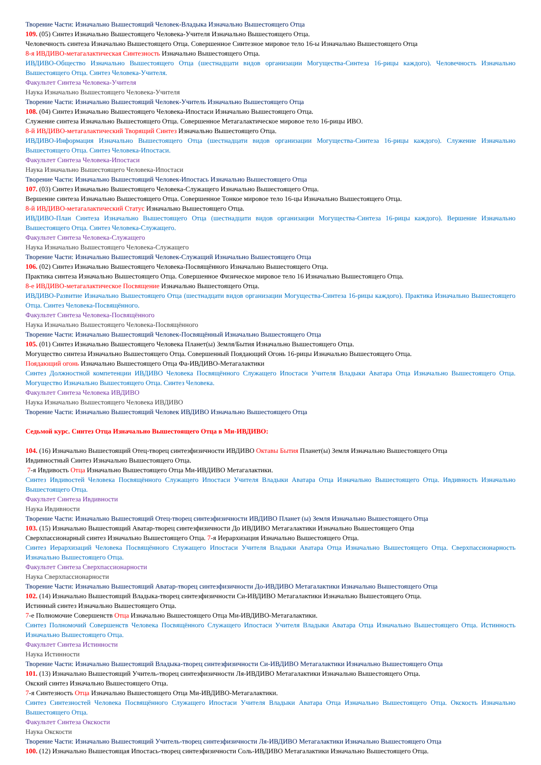Творение Части: Изначально Вышестоящий Человек-Владыка Изначально Вышестоящего Отца
109. (05) Синтез Изначально Вышестоящего Человека-Учителя Изначально Вышестоящего Отца.
Человечность синтеза Изначально Вышестоящего Отца. Совершенное Синтезное мировое тело 16-ы Изначально Вышестоящего Отца
8-я ИВДИВО-метагалактическая Синтезность Изначально Вышестоящего Отца.
ИВДИВО-Общество Изначально Вышестоящего Отца (шестнадцати видов организации Могущества-Синтеза 16-рицы каждого). Человечность Изначально Вышестоящего Отца. Синтез Человека-Учителя.
Факультет Синтеза Человека-Учителя
Наука Изначально Вышестоящего Человека-Учителя
Творение Части: Изначально Вышестоящий Человек-Учитель Изначально Вышестоящего Отца
108. (04) Синтез Изначально Вышестоящего Человека-Ипостаси Изначально Вышестоящего Отца.
Служение синтеза Изначально Вышестоящего Отца. Совершенное Метагалактическое мировое тело 16-рицы ИВО.
8-й ИВДИВО-метагалактический Творящий Синтез Изначально Вышестоящего Отца.
ИВДИВО-Информация Изначально Вышестоящего Отца (шестнадцати видов организации Могущества-Синтеза 16-рицы каждого). Служение Изначально Вышестоящего Отца. Синтез Человека-Ипостаси.
Факультет Синтеза Человека-Ипостаси
Наука Изначально Вышестоящего Человека-Ипостаси
Творение Части: Изначально Вышестоящий Человек-Ипостась Изначально Вышестоящего Отца
107. (03) Синтез Изначально Вышестоящего Человека-Служащего Изначально Вышестоящего Отца.
Вершение синтеза Изначально Вышестоящего Отца. Совершенное Тонкое мировое тело 16-цы Изначально Вышестоящего Отца.
8-й ИВДИВО-метагалактический Статус Изначально Вышестоящего Отца.
ИВДИВО-План Синтеза Изначально Вышестоящего Отца (шестнадцати видов организации Могущества-Синтеза 16-рицы каждого). Вершение Изначально Вышестоящего Отца. Синтез Человека-Служащего.
Факультет Синтеза Человека-Служащего
Наука Изначально Вышестоящего Человека-Служащего
Творение Части: Изначально Вышестоящий Человек-Служащий Изначально Вышестоящего Отца
106. (02) Синтез Изначально Вышестоящего Человека-Посвящённого Изначально Вышестоящего Отца.
Практика синтеза Изначально Вышестоящего Отца. Совершенное Физическое мировое тело 16 Изначально Вышестоящего Отца.
8-е ИВДИВО-метагалактическое Посвящение Изначально Вышестоящего Отца.
ИВДИВО-Развитие Изначально Вышестоящего Отца (шестнадцати видов организации Могущества-Синтеза 16-рицы каждого). Практика Изначально Вышестоящего Отца. Синтез Человека-Посвящённого.
Факультет Синтеза Человека-Посвящённого
Наука Изначально Вышестоящего Человека-Посвящённого
Творение Части: Изначально Вышестоящий Человек-Посвящённый Изначально Вышестоящего Отца
105. (01) Синтез Изначально Вышестоящего Человека Планет(ы) Земля/Бытия Изначально Вышестоящего Отца.
Могущество синтеза Изначально Вышестоящего Отца. Совершенный Поядающий Огонь 16-рицы Изначально Вышестоящего Отца.
Поядающий огонь Изначально Вышестоящего Отца Фа-ИВДИВО-Метагалактики
Синтез Должностной компетенции ИВДИВО Человека Посвящённого Служащего Ипостаси Учителя Владыки Аватара Отца Изначально Вышестоящего Отца. Могущество Изначально Вышестоящего Отца. Синтез Человека.
Факультет Синтеза Человека ИВДИВО
Наука Изначально Вышестоящего Человека ИВДИВО
Творение Части: Изначально Вышестоящий Человек ИВДИВО Изначально Вышестоящего Отца
Седьмой курс. Синтез Отца Изначально Вышестоящего Отца в Ми-ИВДИВО:
104. (16) Изначально Вышестоящий Отец-творец синтезфизичности ИВДИВО Октавы Бытия Планет(ы) Земля Изначально Вышестоящего Отца
Ивдивностный Синтез Изначально Вышестоящего Отца.
7-я Ивдивость Отца Изначально Вышестоящего Отца Ми-ИВДИВО Метагалактики.
Синтез Ивдивостей Человека Посвящённого Служащего Ипостаси Учителя Владыки Аватара Отца Изначально Вышестоящего Отца. Ивдивность Изначально Вышестоящего Отца.
Факультет Синтеза Ивдивности
Наука Ивдивности
Творение Части: Изначально Вышестоящий Отец-творец синтезфизичности ИВДИВО Планет (ы) Земля Изначально Вышестоящего Отца
103. (15) Изначально Вышестоящий Аватар-творец синтезфизичности До ИВДИВО Метагалактики Изначально Вышестоящего Отца
Сверхпассионарный синтез Изначально Вышестоящего Отца. 7-я Иерархизация Изначально Вышестоящего Отца.
Синтез Иерархизаций Человека Посвящённого Служащего Ипостаси Учителя Владыки Аватара Отца Изначально Вышестоящего Отца. Сверхпассионарность Изначально Вышестоящего Отца.
Факультет Синтеза Сверхпассионарности
Наука Сверхпассионарности
Творение Части: Изначально Вышестоящий Аватар-творец синтезфизичности До-ИВДИВО Метагалактики Изначально Вышестоящего Отца
102. (14) Изначально Вышестоящий Владыка-творец синтезфизичности Си-ИВДИВО Метагалактики Изначально Вышестоящего Отца.
Истинный синтез Изначально Вышестоящего Отца.
7-е Полномочие Совершенств Отца Изначально Вышестоящего Отца Ми-ИВДИВО-Метагалактики.
Синтез Полномочий Совершенств Человека Посвящённого Служащего Ипостаси Учителя Владыки Аватара Отца Изначально Вышестоящего Отца. Истинность Изначально Вышестоящего Отца.
Факультет Синтеза Истинности
Наука Истинности
Творение Части: Изначально Вышестоящий Владыка-творец синтезфизичности Си-ИВДИВО Метагалактики Изначально Вышестоящего Отца
101. (13) Изначально Вышестоящий Учитель-творец синтезфизичности Ля-ИВДИВО Метагалактики Изначально Вышестоящего Отца.
Окский синтез Изначально Вышестоящего Отца.
7-я Синтезность Отца Изначально Вышестоящего Отца Ми-ИВДИВО-Метагалактики.
Синтез Синтезностей Человека Посвящённого Служащего Ипостаси Учителя Владыки Аватара Отца Изначально Вышестоящего Отца. Окскость Изначально Вышестоящего Отца.
Факультет Синтеза Окскости
Наука Окскости
Творение Части: Изначально Вышестоящий Учитель-творец синтезфизичности Ля-ИВДИВО Метагалактики Изначально Вышестоящего Отца
100. (12) Изначально Вышестоящая Ипостась-творец синтезфизичности Соль-ИВДИВО Метагалактики Изначально Вышестоящего Отца.